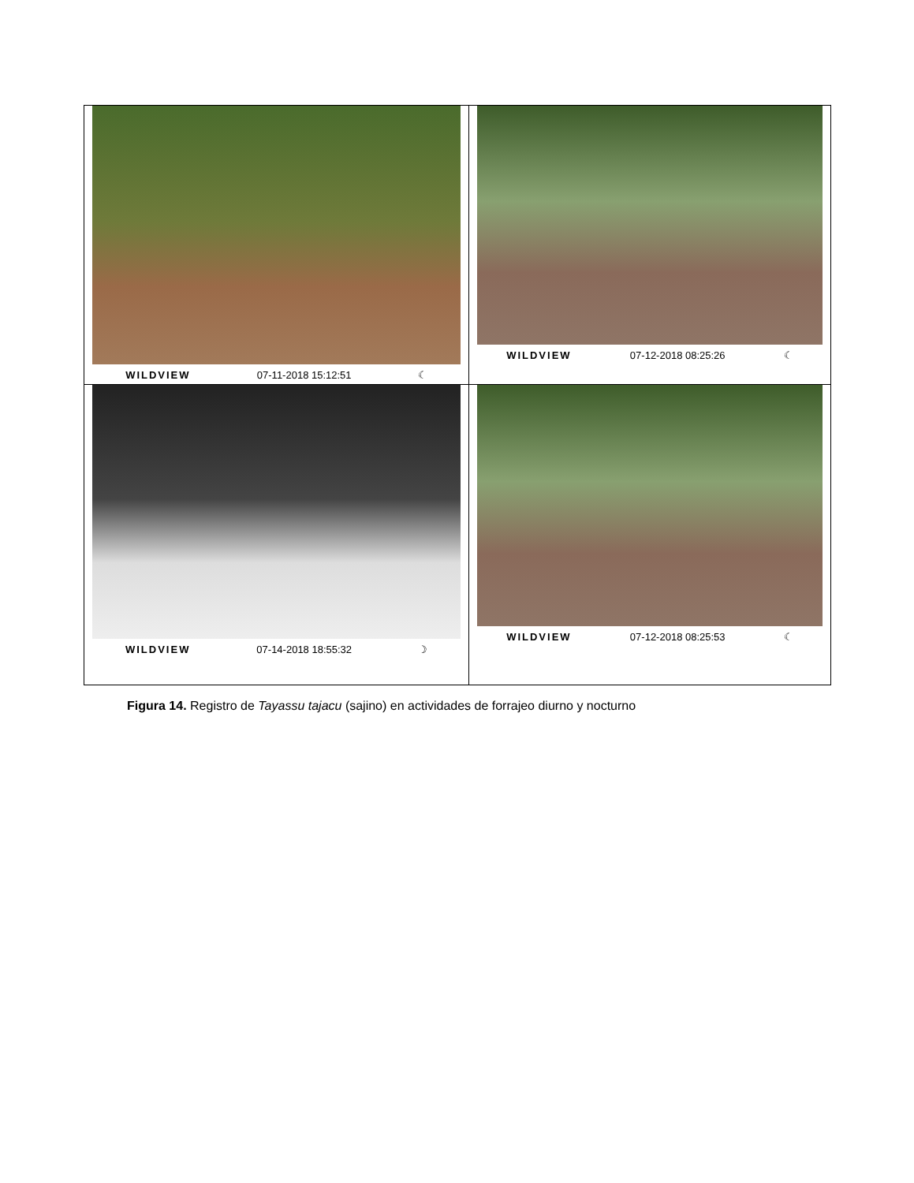WILDVIEW 07-11-2018 15:12:51 ☾
WILDVIEW 07-12-2018 08:25:26 ☾
WILDVIEW 07-14-2018 18:55:32 ☽
WILDVIEW 07-12-2018 08:25:53 ☾
Figura 14. Registro de Tayassu tajacu (sajino) en actividades de forrajeo diurno y nocturno